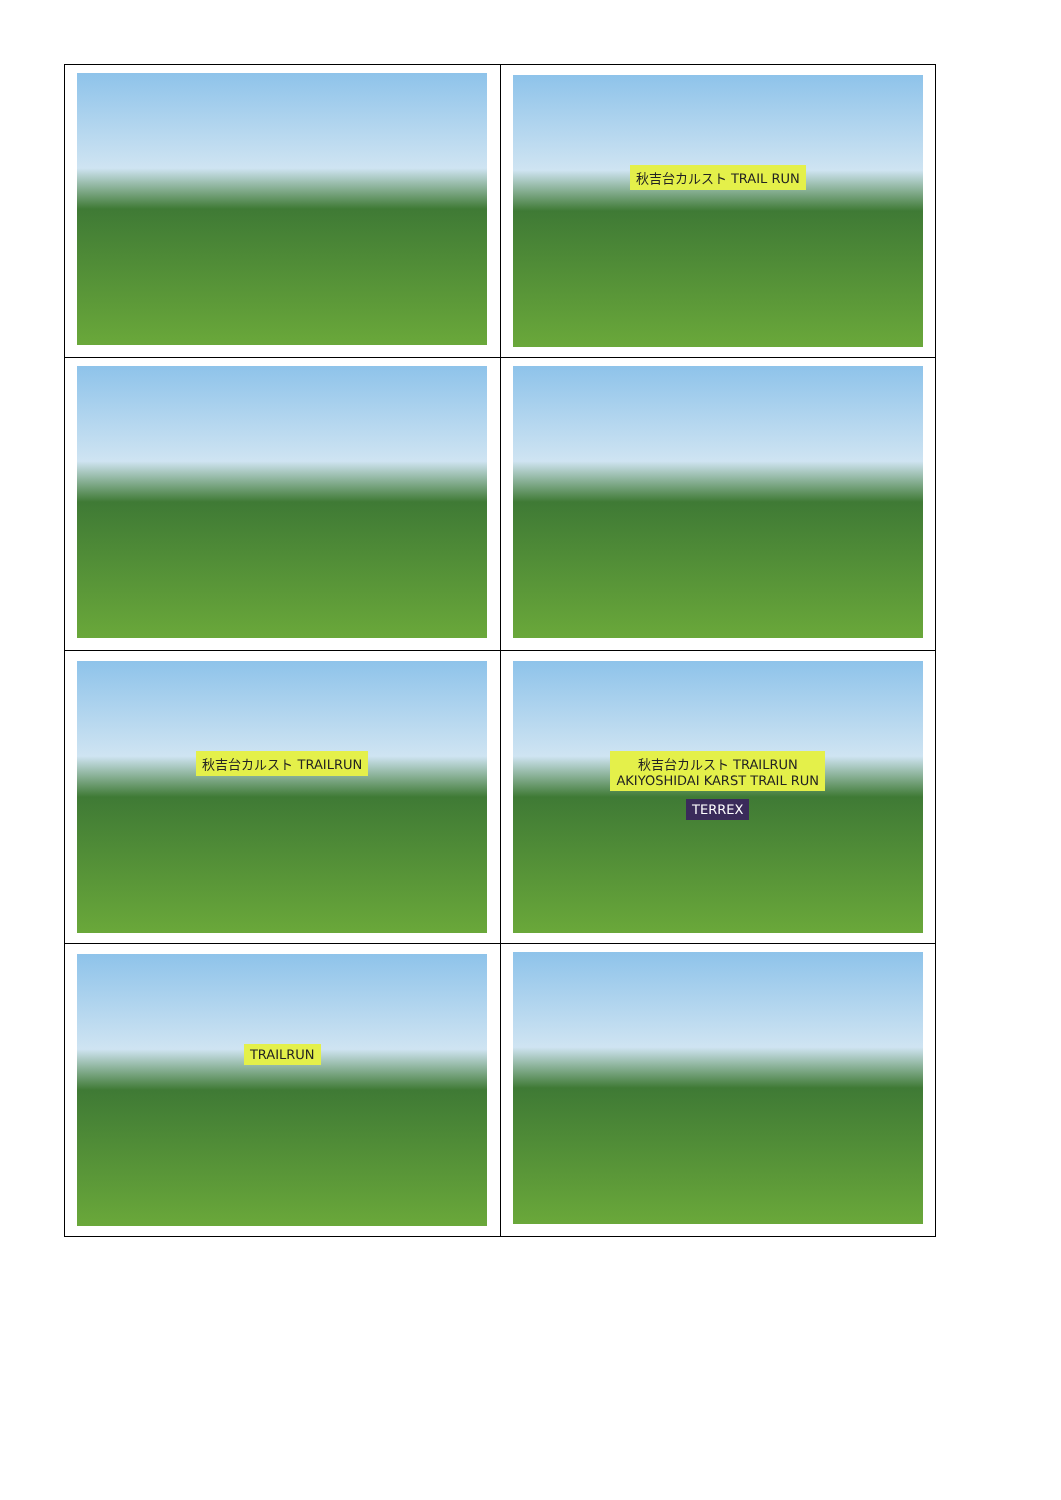| | 秋吉台カルスト TRAIL RUN |
| 秋吉台カルスト TRAILRUN | 秋吉台カルスト TRAILRUN AKIYOSHIDAI KARST TRAIL RUN TERREX |
| TRAILRUN | |